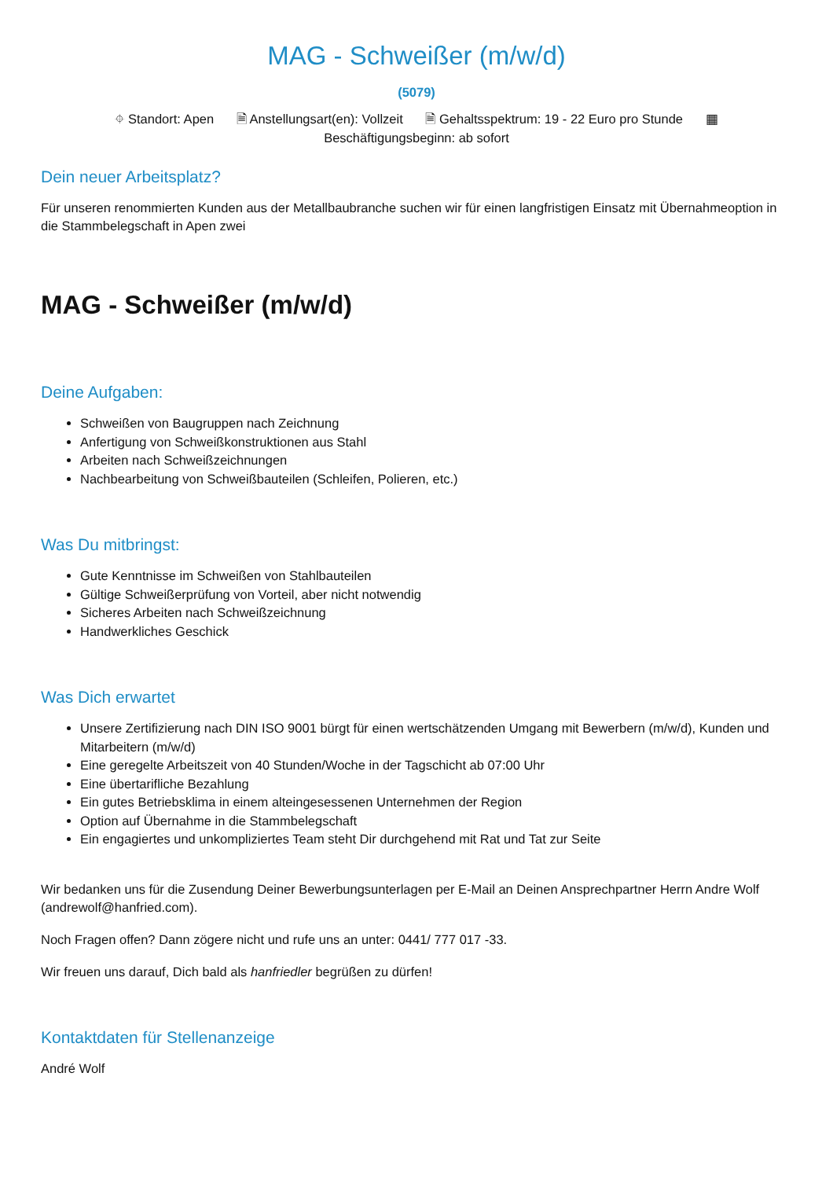MAG - Schweißer (m/w/d)
(5079)
⌖ Standort: Apen 🗎 Anstellungsart(en): Vollzeit 🗎 Gehaltsspektrum: 19 - 22 Euro pro Stunde ▦
Beschäftigungsbeginn: ab sofort
Dein neuer Arbeitsplatz?
Für unseren renommierten Kunden aus der Metallbaubranche suchen wir für einen langfristigen Einsatz mit Übernahmeoption in die Stammbelegschaft in Apen zwei
MAG - Schweißer (m/w/d)
Deine Aufgaben:
Schweißen von Baugruppen nach Zeichnung
Anfertigung von Schweißkonstruktionen aus Stahl
Arbeiten nach Schweißzeichnungen
Nachbearbeitung von Schweißbauteilen (Schleifen, Polieren, etc.)
Was Du mitbringst:
Gute Kenntnisse im Schweißen von Stahlbauteilen
Gültige Schweißerprüfung von Vorteil, aber nicht notwendig
Sicheres Arbeiten nach Schweißzeichnung
Handwerkliches Geschick
Was Dich erwartet
Unsere Zertifizierung nach DIN ISO 9001 bürgt für einen wertschätzenden Umgang mit Bewerbern (m/w/d), Kunden und Mitarbeitern (m/w/d)
Eine geregelte Arbeitszeit von 40 Stunden/Woche in der Tagschicht ab 07:00 Uhr
Eine übertarifliche Bezahlung
Ein gutes Betriebsklima in einem alteingesessenen Unternehmen der Region
Option auf Übernahme in die Stammbelegschaft
Ein engagiertes und unkompliziertes Team steht Dir durchgehend mit Rat und Tat zur Seite
Wir bedanken uns für die Zusendung Deiner Bewerbungsunterlagen per E-Mail an Deinen Ansprechpartner Herrn Andre Wolf (andrewolf@hanfried.com).
Noch Fragen offen? Dann zögere nicht und rufe uns an unter: 0441/ 777 017 -33.
Wir freuen uns darauf, Dich bald als hanfriedler begrüßen zu dürfen!
Kontaktdaten für Stellenanzeige
André Wolf